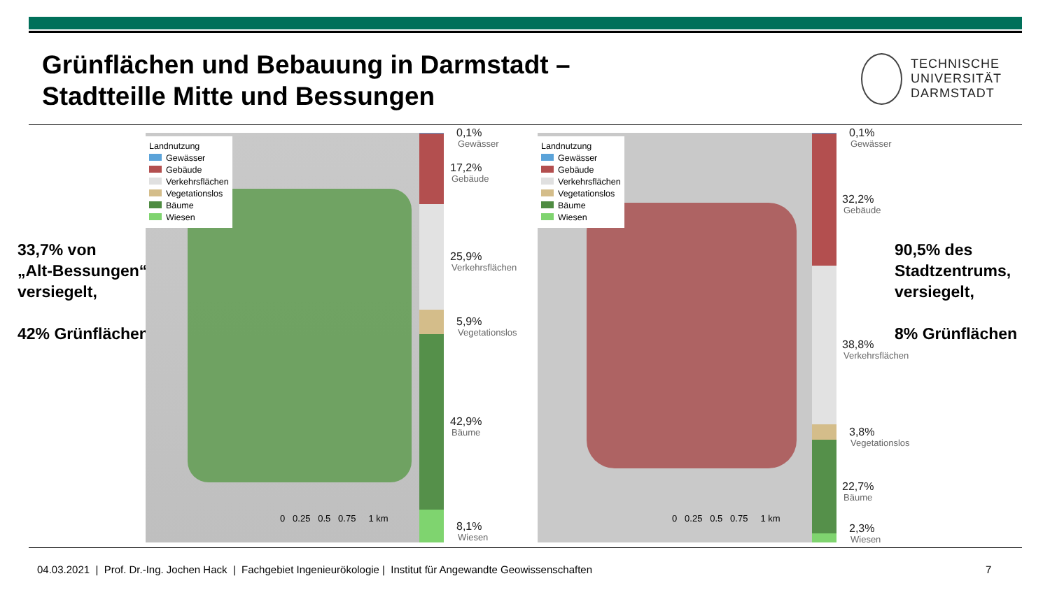Grünflächen und Bebauung in Darmstadt –
Stadtteille Mitte und Bessungen
TECHNISCHE
UNIVERSITÄT
DARMSTADT
33,7% von
„Alt-Bessungen“
versiegelt,
42% Grünflächen
Landnutzung
Gewässer
Gebäude
Verkehrsflächen
Vegetationslos
Bäume
Wiesen
0 0.25 0.5 0.75 1 km
0,1%
Gewässer
17,2%
Gebäude
25,9%
Verkehrsflächen
5,9%
Vegetationslos
42,9%
Bäume
8,1%
Wiesen
Landnutzung
Gewässer
Gebäude
Verkehrsflächen
Vegetationslos
Bäume
Wiesen
0 0.25 0.5 0.75 1 km
0,1%
Gewässer
32,2%
Gebäude
38,8%
Verkehrsflächen
3,8%
Vegetationslos
22,7%
Bäume
2,3%
Wiesen
90,5% des
Stadtzentrums,
versiegelt,
8% Grünflächen
04.03.2021 | Prof. Dr.-Ing. Jochen Hack | Fachgebiet Ingenieurökologie | Institut für Angewandte Geowissenschaften
7